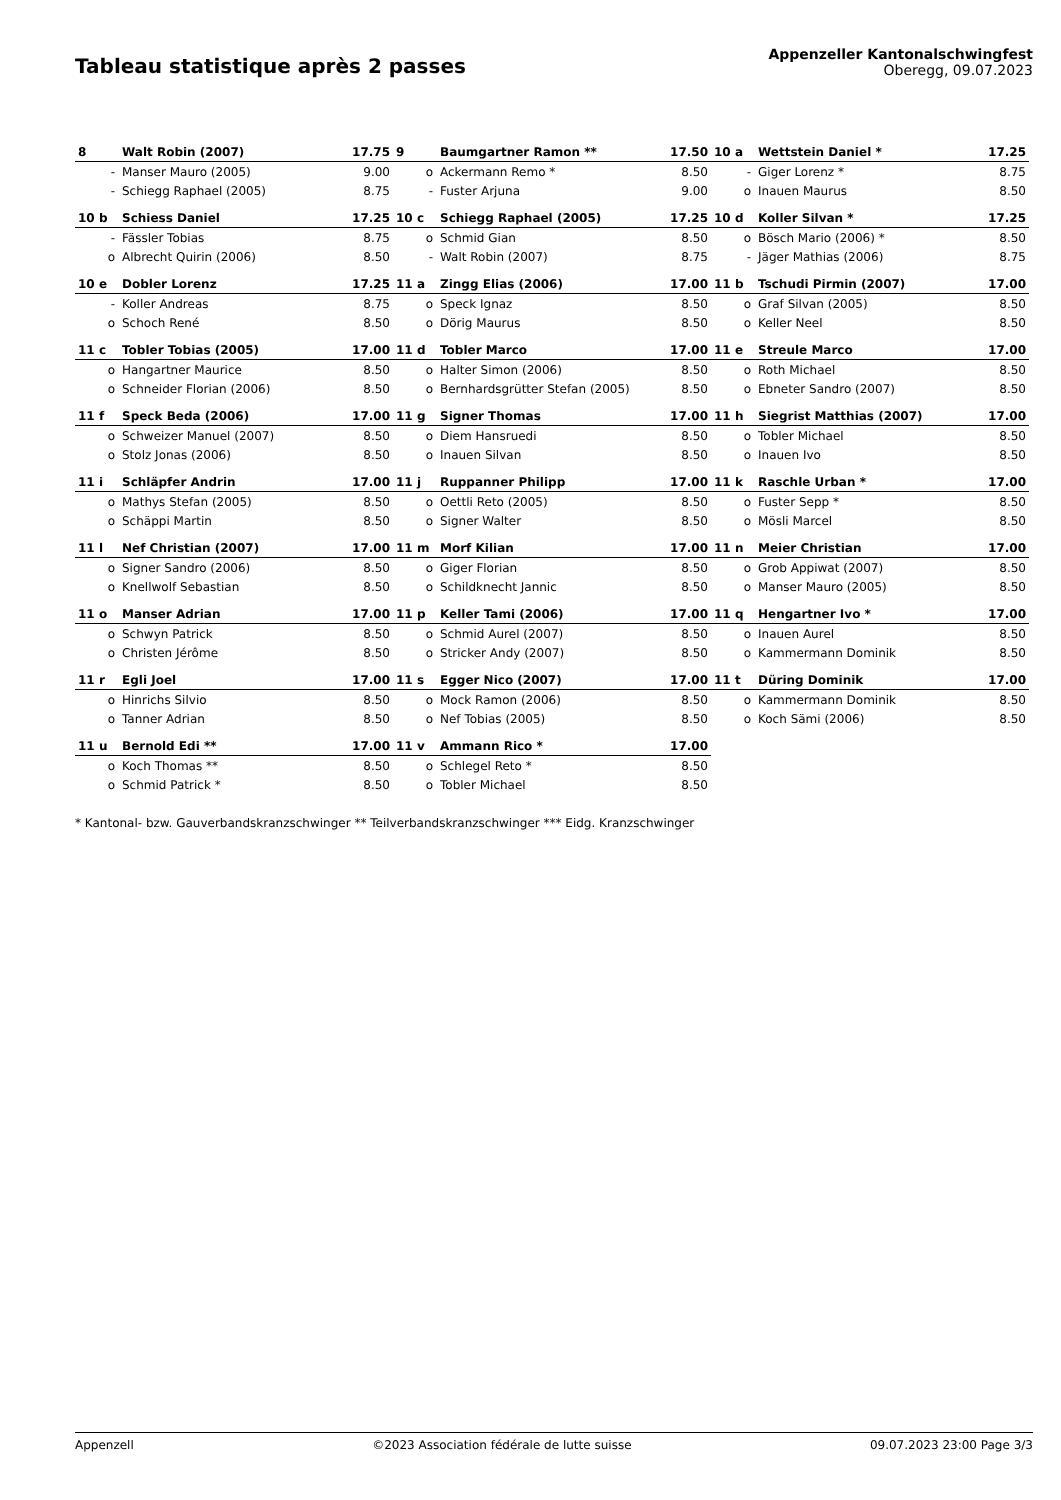Tableau statistique après 2 passes
Appenzeller Kantonalschwingfest
Oberegg, 09.07.2023
| 8 | Walt Robin (2007) | 17.75 | 9 | Baumgartner Ramon ** | 17.50 | 10 a | Wettstein Daniel * | 17.25 |
| - | Manser Mauro (2005) | 9.00 | o | Ackermann Remo * | 8.50 | - | Giger Lorenz * | 8.75 |
| - | Schiegg Raphael (2005) | 8.75 | - | Fuster Arjuna | 9.00 | o | Inauen Maurus | 8.50 |
| 10 b | Schiess Daniel | 17.25 | 10 c | Schiegg Raphael (2005) | 17.25 | 10 d | Koller Silvan * | 17.25 |
| - | Fässler Tobias | 8.75 | o | Schmid Gian | 8.50 | o | Bösch Mario (2006) * | 8.50 |
| o | Albrecht Quirin (2006) | 8.50 | - | Walt Robin (2007) | 8.75 | - | Jäger Mathias (2006) | 8.75 |
| 10 e | Dobler Lorenz | 17.25 | 11 a | Zingg Elias (2006) | 17.00 | 11 b | Tschudi Pirmin (2007) | 17.00 |
| - | Koller Andreas | 8.75 | o | Speck Ignaz | 8.50 | o | Graf Silvan (2005) | 8.50 |
| o | Schoch René | 8.50 | o | Dörig Maurus | 8.50 | o | Keller Neel | 8.50 |
| 11 c | Tobler Tobias (2005) | 17.00 | 11 d | Tobler Marco | 17.00 | 11 e | Streule Marco | 17.00 |
| o | Hangartner Maurice | 8.50 | o | Halter Simon (2006) | 8.50 | o | Roth Michael | 8.50 |
| o | Schneider Florian (2006) | 8.50 | o | Bernhardsgrütter Stefan (2005) | 8.50 | o | Ebneter Sandro (2007) | 8.50 |
| 11 f | Speck Beda (2006) | 17.00 | 11 g | Signer Thomas | 17.00 | 11 h | Siegrist Matthias (2007) | 17.00 |
| o | Schweizer Manuel (2007) | 8.50 | o | Diem Hansruedi | 8.50 | o | Tobler Michael | 8.50 |
| o | Stolz Jonas (2006) | 8.50 | o | Inauen Silvan | 8.50 | o | Inauen Ivo | 8.50 |
| 11 i | Schläpfer Andrin | 17.00 | 11 j | Ruppanner Philipp | 17.00 | 11 k | Raschle Urban * | 17.00 |
| o | Mathys Stefan (2005) | 8.50 | o | Oettli Reto (2005) | 8.50 | o | Fuster Sepp * | 8.50 |
| o | Schäppi Martin | 8.50 | o | Signer Walter | 8.50 | o | Mösli Marcel | 8.50 |
| 11 l | Nef Christian (2007) | 17.00 | 11 m | Morf Kilian | 17.00 | 11 n | Meier Christian | 17.00 |
| o | Signer Sandro (2006) | 8.50 | o | Giger Florian | 8.50 | o | Grob Appiwat (2007) | 8.50 |
| o | Knellwolf Sebastian | 8.50 | o | Schildknecht Jannic | 8.50 | o | Manser Mauro (2005) | 8.50 |
| 11 o | Manser Adrian | 17.00 | 11 p | Keller Tami (2006) | 17.00 | 11 q | Hengartner Ivo * | 17.00 |
| o | Schwyn Patrick | 8.50 | o | Schmid Aurel (2007) | 8.50 | o | Inauen Aurel | 8.50 |
| o | Christen Jérôme | 8.50 | o | Stricker Andy (2007) | 8.50 | o | Kammermann Dominik | 8.50 |
| 11 r | Egli Joel | 17.00 | 11 s | Egger Nico (2007) | 17.00 | 11 t | Düring Dominik | 17.00 |
| o | Hinrichs Silvio | 8.50 | o | Mock Ramon (2006) | 8.50 | o | Kammermann Dominik | 8.50 |
| o | Tanner Adrian | 8.50 | o | Nef Tobias (2005) | 8.50 | o | Koch Sämi (2006) | 8.50 |
| 11 u | Bernold Edi ** | 17.00 | 11 v | Ammann Rico * | 17.00 | | | |
| o | Koch Thomas ** | 8.50 | o | Schlegel Reto * | 8.50 | | | |
| o | Schmid Patrick * | 8.50 | o | Tobler Michael | 8.50 | | | |
* Kantonal- bzw. Gauverbandskranzschwinger ** Teilverbandskranzschwinger *** Eidg. Kranzschwinger
Appenzell ©2023 Association fédérale de lutte suisse 09.07.2023 23:00 Page 3/3